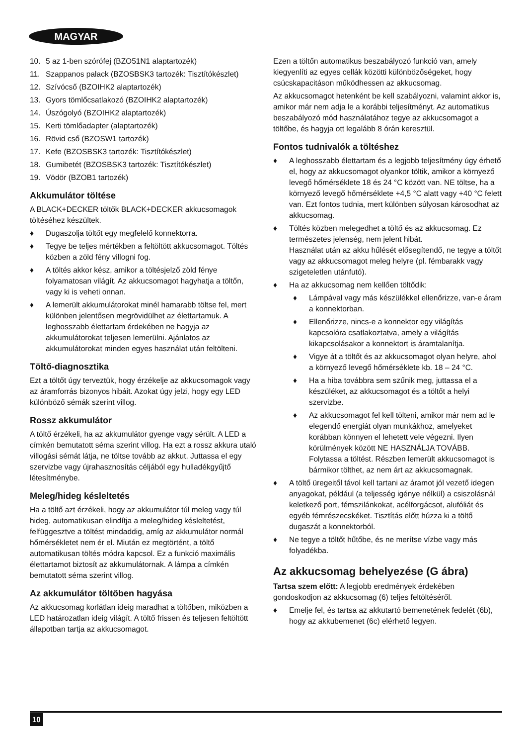MAGYAR
10. 5 az 1-ben szórófej (BZO51N1 alaptartozék)
11. Szappanos palack (BZOSBSK3 tartozék: Tisztítókészlet)
12. Szívócső (BZOIHK2 alaptartozék)
13. Gyors tömlőcsatlakozó (BZOIHK2 alaptartozék)
14. Úszógolyó (BZOIHK2 alaptartozék)
15. Kerti tömlőadapter (alaptartozék)
16. Rövid cső (BZOSW1 tartozék)
17. Kefe (BZOSBSK3 tartozék: Tisztítókészlet)
18. Gumibetét (BZOSBSK3 tartozék: Tisztítókészlet)
19. Vödör (BZOB1 tartozék)
Akkumulátor töltése
A BLACK+DECKER töltők BLACK+DECKER akkucsomagok töltéséhez készültek.
♦ Dugaszolja töltőt egy megfelelő konnektorra.
♦ Tegye be teljes mértékben a feltöltött akkucsomagot. Töltés közben a zöld fény villogni fog.
♦ A töltés akkor kész, amikor a töltésjelző zöld fénye folyamatosan világít. Az akkucsomagot hagyhatja a töltőn, vagy ki is veheti onnan.
♦ A lemerült akkumulátorokat minél hamarabb töltse fel, mert különben jelentősen megrövidülhet az élettartamuk. A leghosszabb élettartam érdekében ne hagyja az akkumulátorokat teljesen lemerülni. Ajánlatos az akkumulátorokat minden egyes használat után feltölteni.
Töltő-diagnosztika
Ezt a töltőt úgy terveztük, hogy érzékelje az akkucsomagok vagy az áramforrás bizonyos hibáit. Azokat úgy jelzi, hogy egy LED különböző sémák szerint villog.
Rossz akkumulátor
A töltő érzékeli, ha az akkumulátor gyenge vagy sérült. A LED a címkén bemutatott séma szerint villog. Ha ezt a rossz akkura utaló villogási sémát látja, ne töltse tovább az akkut. Juttassa el egy szervizbe vagy újrahasznosítás céljából egy hulladékgyűjtő létesítménybe.
Meleg/hideg késleltetés
Ha a töltő azt érzékeli, hogy az akkumulátor túl meleg vagy túl hideg, automatikusan elindítja a meleg/hideg késleltetést, felfüggesztve a töltést mindaddig, amíg az akkumulátor normál hőmérsékletet nem ér el. Miután ez megtörtént, a töltő automatikusan töltés módra kapcsol. Ez a funkció maximális élettartamot biztosít az akkumulátornak. A lámpa a címkén bemutatott séma szerint villog.
Az akkumulátor töltőben hagyása
Az akkucsomag korlátlan ideig maradhat a töltőben, miközben a LED határozatlan ideig világít. A töltő frissen és teljesen feltöltött állapotban tartja az akkucsomagot.
Ezen a töltőn automatikus beszabályozó funkció van, amely kiegyenlíti az egyes cellák közötti különbözőségeket, hogy csúcskapacitáson működhessen az akkucsomag.
Az akkucsomagot hetenként be kell szabályozni, valamint akkor is, amikor már nem adja le a korábbi teljesítményt. Az automatikus beszabályozó mód használatához tegye az akkucsomagot a töltőbe, és hagyja ott legalább 8 órán keresztül.
Fontos tudnivalók a töltéshez
♦ A leghosszabb élettartam és a legjobb teljesítmény úgy érhető el, hogy az akkucsomagot olyankor töltik, amikor a környező levegő hőmérséklete 18 és 24 °C között van. NE töltse, ha a környező levegő hőmérséklete +4,5 °C alatt vagy +40 °C felett van. Ezt fontos tudnia, mert különben súlyosan károsodhat az akkucsomag.
♦ Töltés közben melegedhet a töltő és az akkucsomag. Ez természetes jelenség, nem jelent hibát.
Használat után az akku hűlését elősegítendő, ne tegye a töltőt vagy az akkucsomagot meleg helyre (pl. fémbarakk vagy szigeteletlen utánfutó).
♦ Ha az akkucsomag nem kellően töltődik:
♦ Lámpával vagy más készülékkel ellenőrizze, van-e áram a konnektorban.
♦ Ellenőrizze, nincs-e a konnektor egy világítás kapcsolóra csatlakoztatva, amely a világítás kikapcsolásakor a konnektort is áramtalanítja.
♦ Vigye át a töltőt és az akkucsomagot olyan helyre, ahol a környező levegő hőmérséklete kb. 18 – 24 °C.
♦ Ha a hiba továbbra sem szűnik meg, juttassa el a készüléket, az akkucsomagot és a töltőt a helyi szervizbe.
♦ Az akkucsomagot fel kell tölteni, amikor már nem ad le elegendő energiát olyan munkákhoz, amelyeket korábban könnyen el lehetett vele végezni. Ilyen körülmények között NE HASZNÁLJA TOVÁBB. Folytassa a töltést. Részben lemerült akkucsomagot is bármikor tölthet, az nem árt az akkucsomagnak.
♦ A töltő üregeitől távol kell tartani az áramot jól vezető idegen anyagokat, például (a teljesség igénye nélkül) a csiszolásnál keletkező port, fémszilánkokat, acélforgácsot, alufóliát és egyéb fémrészecskéket. Tisztítás előtt húzza ki a töltő dugaszát a konnektorból.
♦ Ne tegye a töltőt hűtőbe, és ne merítse vízbe vagy más folyadékba.
Az akkucsomag behelyezése (G ábra)
Tartsa szem előtt: A legjobb eredmények érdekében gondoskodjon az akkucsomag (6) teljes feltöltéséről.
♦ Emelje fel, és tartsa az akkutartó bemenetének fedelét (6b), hogy az akkubemenet (6c) elérhető legyen.
10